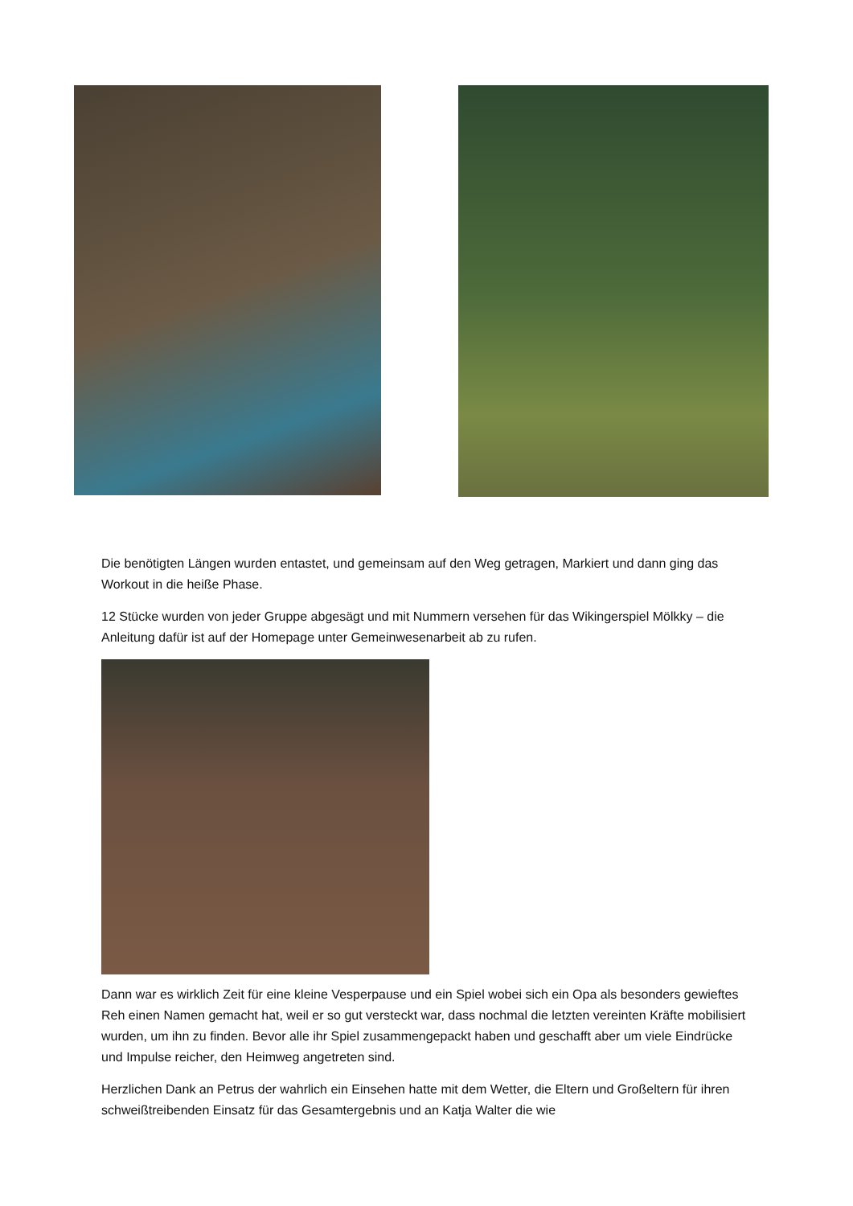Die benötigten Längen wurden entastet, und gemeinsam auf den Weg getragen, Markiert und dann ging das Workout in die heiße Phase.
12 Stücke wurden von jeder Gruppe abgesägt und mit Nummern versehen für das Wikingerspiel Mölkky – die Anleitung dafür ist auf der Homepage unter Gemeinwesenarbeit ab zu rufen.
Dann war es wirklich Zeit für eine kleine Vesperpause und ein Spiel wobei sich ein Opa als besonders gewieftes Reh einen Namen gemacht hat, weil er so gut versteckt war, dass nochmal die letzten vereinten Kräfte mobilisiert wurden, um ihn zu finden. Bevor alle ihr Spiel zusammengepackt haben und geschafft aber um viele Eindrücke und Impulse reicher, den Heimweg angetreten sind.
Herzlichen Dank an Petrus der wahrlich ein Einsehen hatte mit dem Wetter, die Eltern und Großeltern für ihren schweißtreibenden Einsatz für das Gesamtergebnis und an Katja Walter die wie